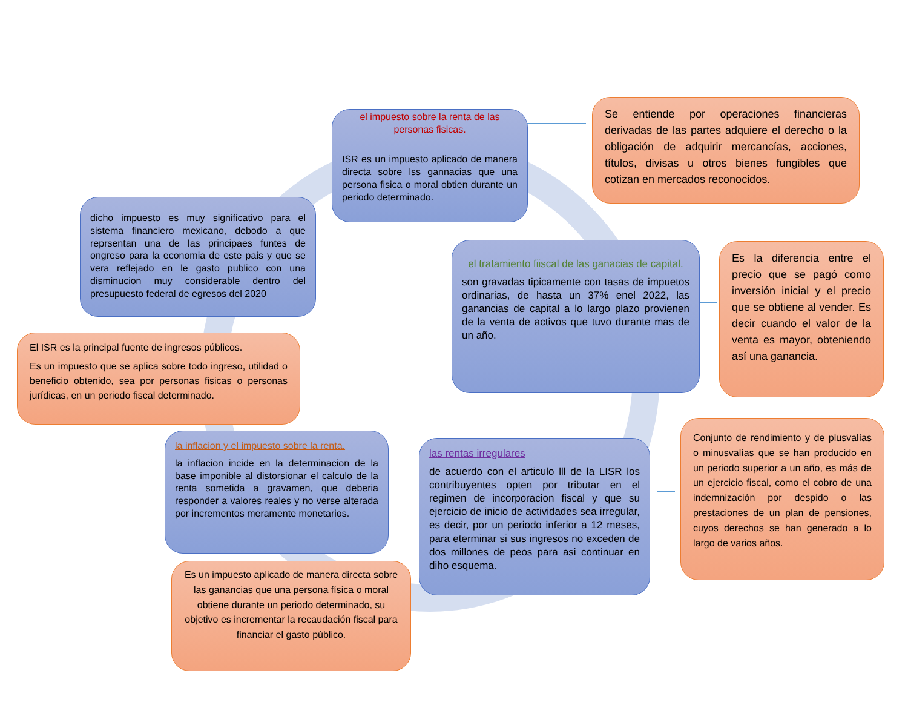el impuesto sobre la renta de las personas fisicas.
ISR es un impuesto aplicado de manera directa sobre lss gannacias que una persona fisica o moral obtien durante un periodo determinado.
Se entiende por operaciones financieras derivadas de las partes adquiere el derecho o la obligación de adquirir mercancías, acciones, títulos, divisas u otros bienes fungibles que cotizan en mercados reconocidos.
dicho impuesto es muy significativo para el sistema financiero mexicano, debodo a que reprsentan una de las principaes funtes de ongreso para la economia de este pais y que se vera reflejado en le gasto publico con una disminucion muy considerable dentro del presupuesto federal de egresos del 2020
el tratamiento fiiscal de las ganacias de capital.
son gravadas tipicamente con tasas de impuetos ordinarias, de hasta un 37% enel 2022, las ganancias de capital a lo largo plazo provienen de la venta de activos que tuvo durante mas de un año.
Es la diferencia entre el precio que se pagó como inversión inicial y el precio que se obtiene al vender. Es decir cuando el valor de la venta es mayor, obteniendo así una ganancia.
El ISR es la principal fuente de ingresos públicos.
Es un impuesto que se aplica sobre todo ingreso, utilidad o beneficio obtenido, sea por personas fisicas o personas jurídicas, en un periodo fiscal determinado.
la inflacion y el impuesto sobre la renta.
la inflacion incide en la determinacion de la base imponible al distorsionar el calculo de la renta sometida a gravamen, que deberia responder a valores reales y no verse alterada por incrementos meramente monetarios.
las rentas irregulares
de acuerdo con el articulo lll de la LISR los contribuyentes opten por tributar en el regimen de incorporacion fiscal y que su ejercicio de inicio de actividades sea irregular, es decir, por un periodo inferior a 12 meses, para eterminar si sus ingresos no exceden de dos millones de peos para asi continuar en diho esquema.
Conjunto de rendimiento y de plusvalías o minusvalías que se han producido en un periodo superior a un año, es más de un ejercicio fiscal, como el cobro de una indemnización por despido o las prestaciones de un plan de pensiones, cuyos derechos se han generado a lo largo de varios años.
Es un impuesto aplicado de manera directa sobre las ganancias que una persona física o moral obtiene durante un periodo determinado, su objetivo es incrementar la recaudación fiscal para financiar el gasto público.